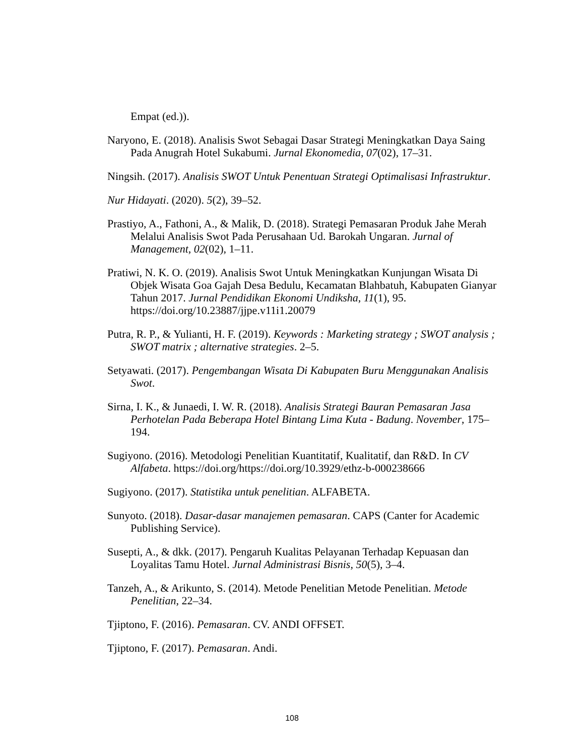Empat (ed.)).
Naryono, E. (2018). Analisis Swot Sebagai Dasar Strategi Meningkatkan Daya Saing Pada Anugrah Hotel Sukabumi. Jurnal Ekonomedia, 07(02), 17–31.
Ningsih. (2017). Analisis SWOT Untuk Penentuan Strategi Optimalisasi Infrastruktur.
Nur Hidayati. (2020). 5(2), 39–52.
Prastiyo, A., Fathoni, A., & Malik, D. (2018). Strategi Pemasaran Produk Jahe Merah Melalui Analisis Swot Pada Perusahaan Ud. Barokah Ungaran. Jurnal of Management, 02(02), 1–11.
Pratiwi, N. K. O. (2019). Analisis Swot Untuk Meningkatkan Kunjungan Wisata Di Objek Wisata Goa Gajah Desa Bedulu, Kecamatan Blahbatuh, Kabupaten Gianyar Tahun 2017. Jurnal Pendidikan Ekonomi Undiksha, 11(1), 95. https://doi.org/10.23887/jjpe.v11i1.20079
Putra, R. P., & Yulianti, H. F. (2019). Keywords : Marketing strategy ; SWOT analysis ; SWOT matrix ; alternative strategies. 2–5.
Setyawati. (2017). Pengembangan Wisata Di Kabupaten Buru Menggunakan Analisis Swot.
Sirna, I. K., & Junaedi, I. W. R. (2018). Analisis Strategi Bauran Pemasaran Jasa Perhotelan Pada Beberapa Hotel Bintang Lima Kuta - Badung. November, 175–194.
Sugiyono. (2016). Metodologi Penelitian Kuantitatif, Kualitatif, dan R&D. In CV Alfabeta. https://doi.org/https://doi.org/10.3929/ethz-b-000238666
Sugiyono. (2017). Statistika untuk penelitian. ALFABETA.
Sunyoto. (2018). Dasar-dasar manajemen pemasaran. CAPS (Canter for Academic Publishing Service).
Susepti, A., & dkk. (2017). Pengaruh Kualitas Pelayanan Terhadap Kepuasan dan Loyalitas Tamu Hotel. Jurnal Administrasi Bisnis, 50(5), 3–4.
Tanzeh, A., & Arikunto, S. (2014). Metode Penelitian Metode Penelitian. Metode Penelitian, 22–34.
Tjiptono, F. (2016). Pemasaran. CV. ANDI OFFSET.
Tjiptono, F. (2017). Pemasaran. Andi.
108